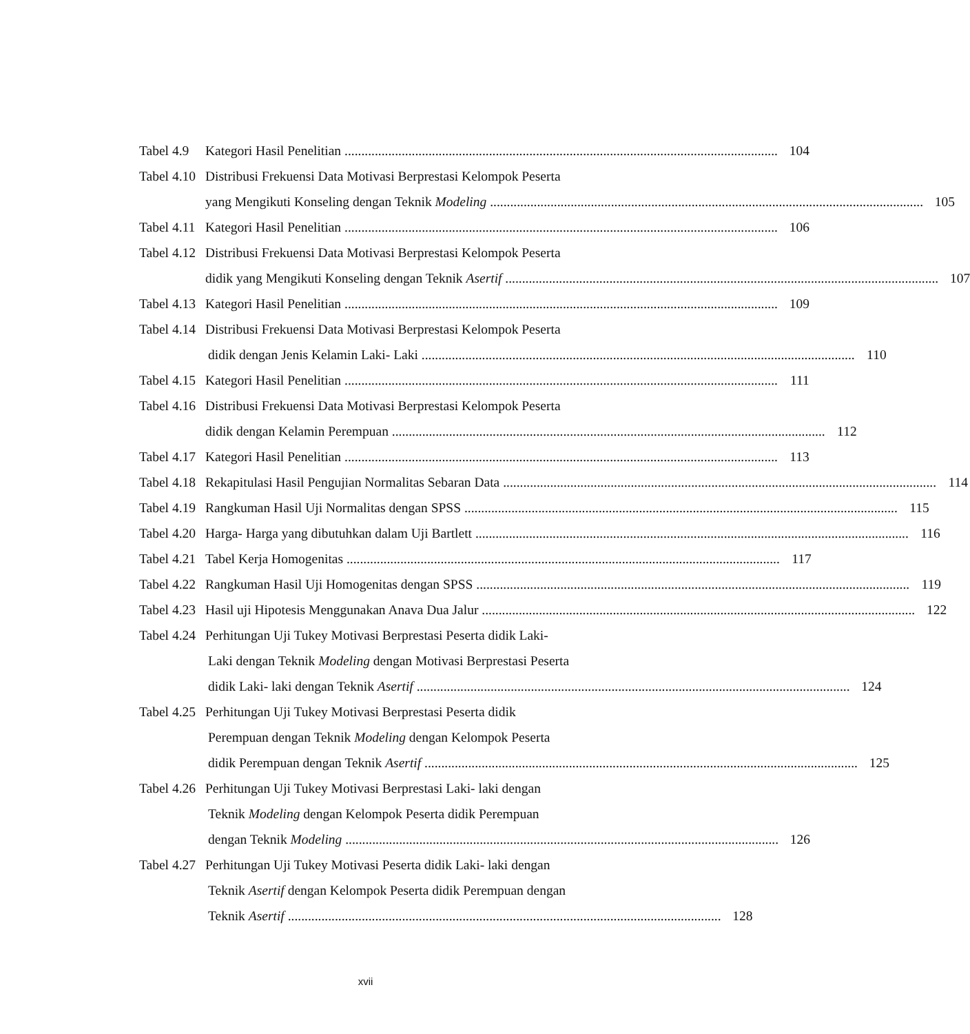Tabel 4.9
Kategori Hasil Penelitian 104
Tabel 4.10
Distribusi Frekuensi Data Motivasi Berprestasi Kelompok Peserta
yang Mengikuti Konseling dengan Teknik Modeling 105
Tabel 4.11
Kategori Hasil Penelitian 106
Tabel 4.12
Distribusi Frekuensi Data Motivasi Berprestasi Kelompok Peserta
didik yang Mengikuti Konseling dengan Teknik Asertif 107
Tabel 4.13
Kategori Hasil Penelitian 109
Tabel 4.14
Distribusi Frekuensi Data Motivasi Berprestasi Kelompok Peserta
didik dengan Jenis Kelamin Laki- Laki 110
Tabel 4.15
Kategori Hasil Penelitian 111
Tabel 4.16
Distribusi Frekuensi Data Motivasi Berprestasi Kelompok Peserta
didik dengan Kelamin Perempuan 112
Tabel 4.17
Kategori Hasil Penelitian 113
Tabel 4.18
Rekapitulasi Hasil Pengujian Normalitas Sebaran Data 114
Tabel 4.19
Rangkuman Hasil Uji Normalitas dengan SPSS 115
Tabel 4.20
Harga- Harga yang dibutuhkan dalam Uji Bartlett 116
Tabel 4.21
Tabel Kerja Homogenitas 117
Tabel 4.22
Rangkuman Hasil Uji Homogenitas dengan SPSS 119
Tabel 4.23
Hasil uji Hipotesis Menggunakan Anava Dua Jalur 122
Tabel 4.24
Perhitungan Uji Tukey Motivasi Berprestasi Peserta didik Laki-
Laki dengan Teknik Modeling dengan Motivasi Berprestasi Peserta
didik Laki- laki dengan Teknik Asertif 124
Tabel 4.25
Perhitungan Uji Tukey Motivasi Berprestasi Peserta didik
Perempuan dengan Teknik Modeling dengan Kelompok Peserta
didik Perempuan dengan Teknik Asertif 125
Tabel 4.26
Perhitungan Uji Tukey Motivasi Berprestasi Laki- laki dengan
Teknik Modeling dengan Kelompok Peserta didik Perempuan
dengan Teknik Modeling 126
Tabel 4.27
Perhitungan Uji Tukey Motivasi Peserta didik Laki- laki dengan
Teknik Asertif dengan Kelompok Peserta didik Perempuan dengan
Teknik Asertif 128
xvii